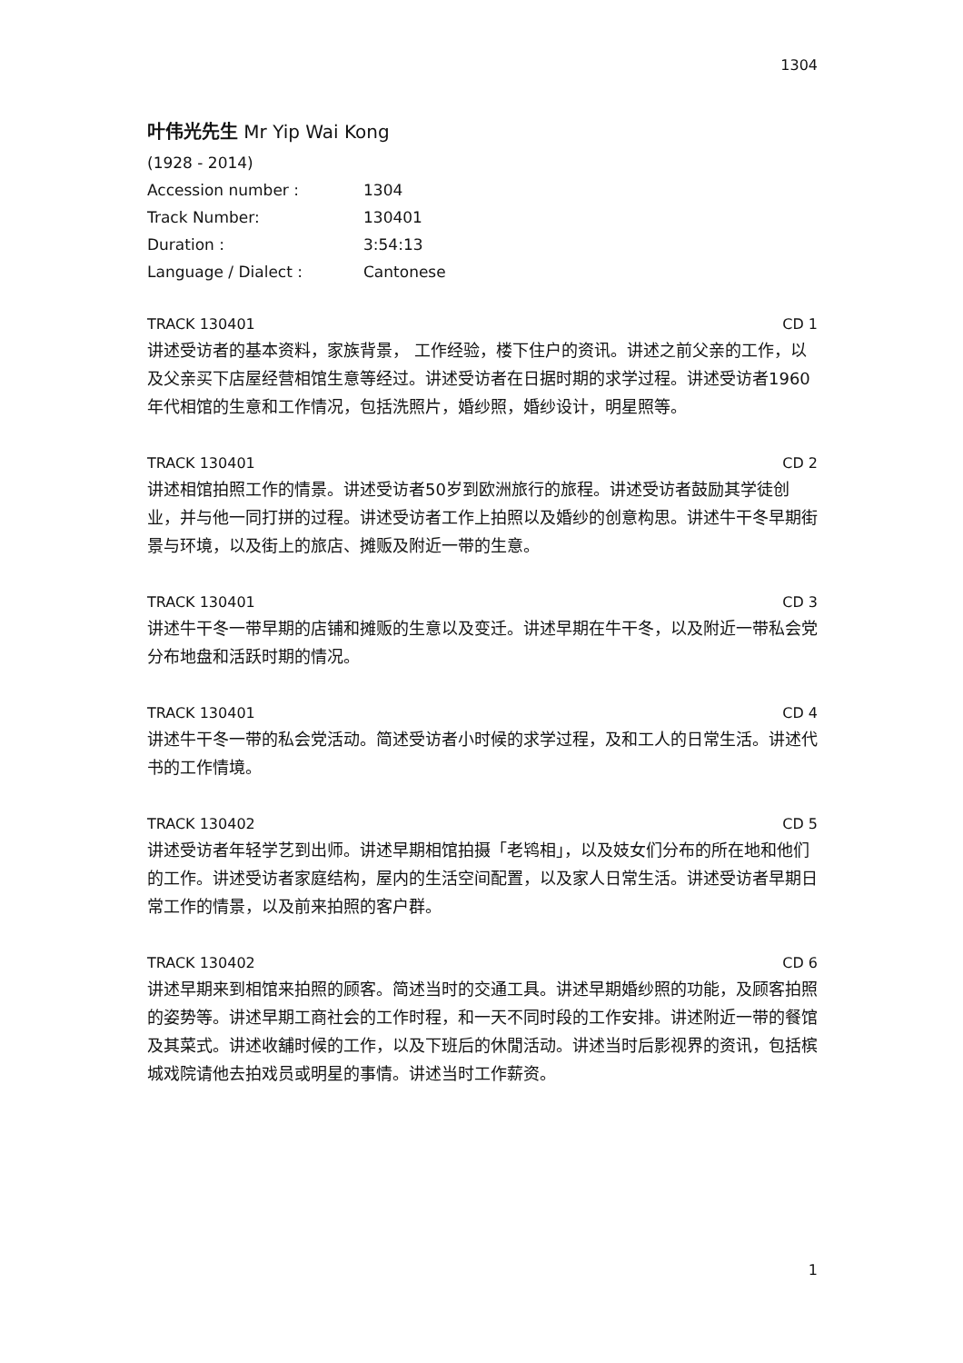1304
叶伟光先生 Mr Yip Wai Kong
| (1928 - 2014) | |
| Accession number : | 1304 |
| Track Number: | 130401 |
| Duration : | 3:54:13 |
| Language / Dialect : | Cantonese |
TRACK 130401 CD 1
讲述受访者的基本资料，家族背景， 工作经验，楼下住户的资讯。讲述之前父亲的工作，以及父亲买下店屋经营相馆生意等经过。讲述受访者在日据时期的求学过程。讲述受访者1960年代相馆的生意和工作情况，包括洗照片，婚纱照，婚纱设计，明星照等。
TRACK 130401 CD 2
讲述相馆拍照工作的情景。讲述受访者50岁到欧洲旅行的旅程。讲述受访者鼓励其学徒创业，并与他一同打拼的过程。讲述受访者工作上拍照以及婚纱的创意构思。讲述牛干冬早期街景与环境，以及街上的旅店、摊贩及附近一带的生意。
TRACK 130401 CD 3
讲述牛干冬一带早期的店铺和摊贩的生意以及变迁。讲述早期在牛干冬，以及附近一带私会党分布地盘和活跃时期的情况。
TRACK 130401 CD 4
讲述牛干冬一带的私会党活动。简述受访者小时候的求学过程，及和工人的日常生活。讲述代书的工作情境。
TRACK 130402 CD 5
讲述受访者年轻学艺到出师。讲述早期相馆拍摄「老鸨相」，以及妓女们分布的所在地和他们的工作。讲述受访者家庭结构，屋内的生活空间配置，以及家人日常生活。讲述受访者早期日常工作的情景，以及前来拍照的客户群。
TRACK 130402 CD 6
讲述早期来到相馆来拍照的顾客。简述当时的交通工具。讲述早期婚纱照的功能，及顾客拍照的姿势等。讲述早期工商社会的工作时程，和一天不同时段的工作安排。讲述附近一带的餐馆及其菜式。讲述收舖时候的工作，以及下班后的休閒活动。讲述当时后影视界的资讯，包括槟城戏院请他去拍戏员或明星的事情。讲述当时工作薪资。
1